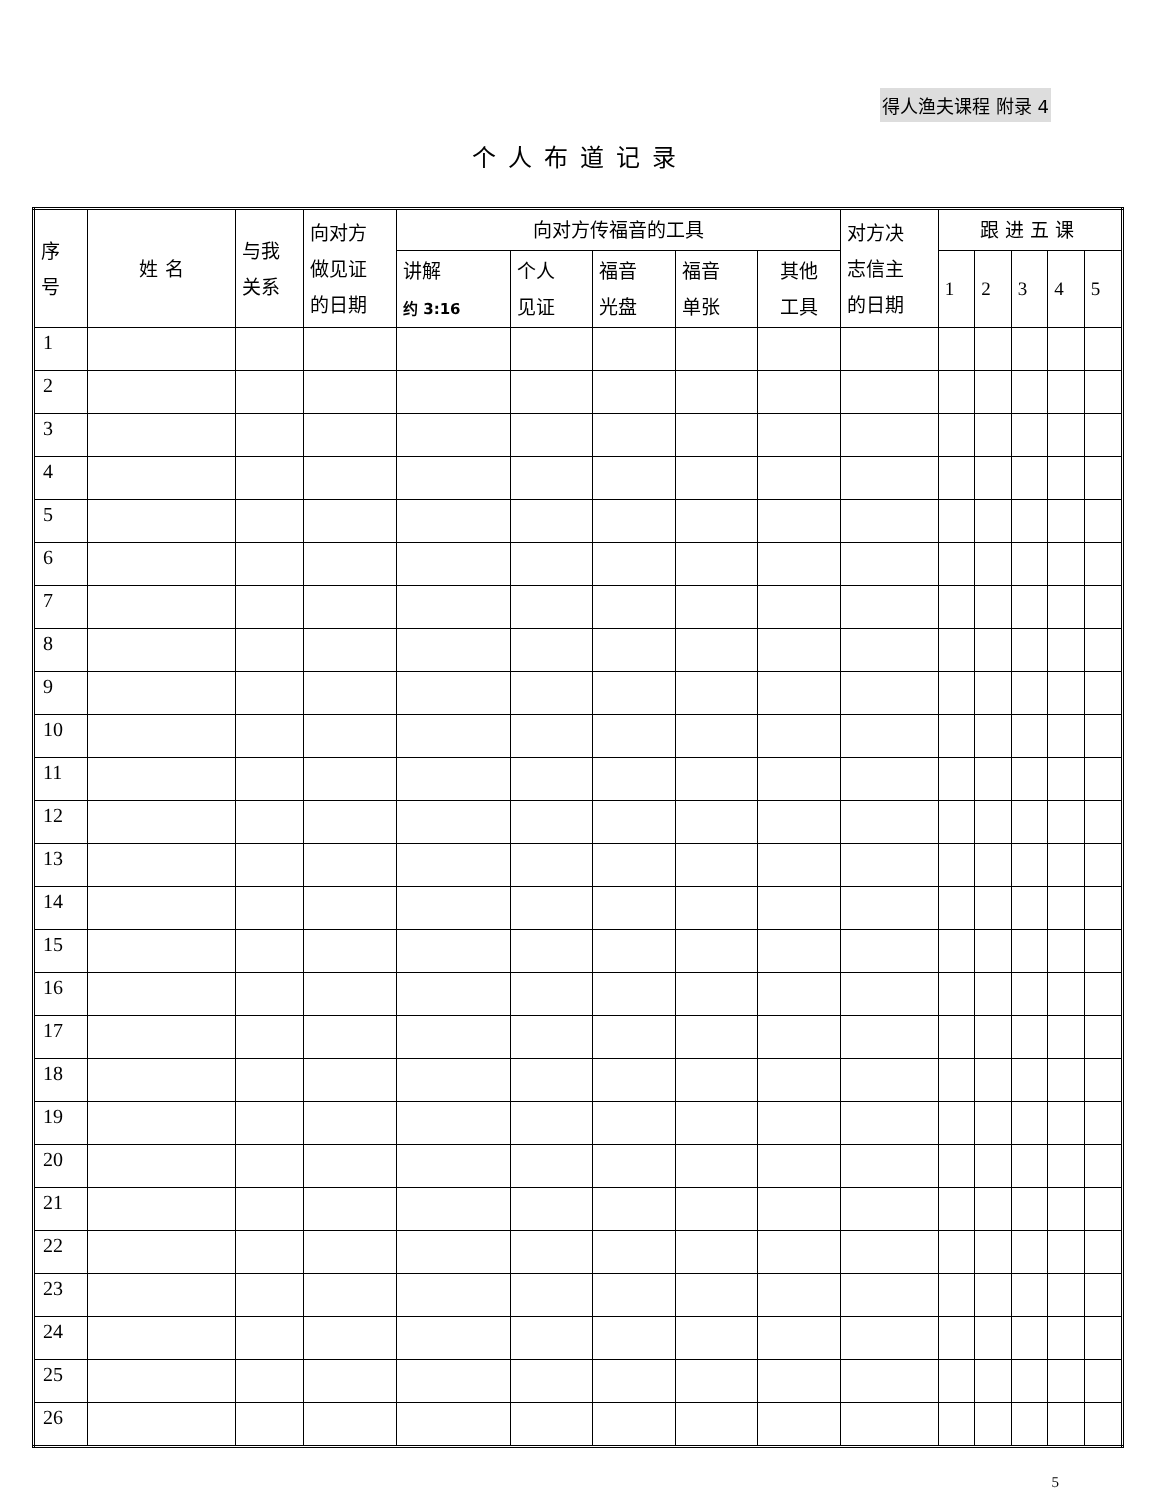得人渔夫课程 附录 4
个人布道记录
| 序 号 | 姓 名 | 与我 关系 | 向对方 做见证 的日期 | 向对方传福音的工具 | | | | | 对方决 志信主 的日期 | 跟进五课 | | | | |
| --- | --- | --- | --- | --- | --- | --- | --- | --- | --- | --- | --- | --- | --- | --- |
| | | | | 讲解 约 3:16 | 个人 见证 | 福音 光盘 | 福音 单张 | 其他 工具 | | 1 | 2 | 3 | 4 | 5 |
| 1 | | | | | | | | | | | | | | |
| 2 | | | | | | | | | | | | | | |
| 3 | | | | | | | | | | | | | | |
| 4 | | | | | | | | | | | | | | |
| 5 | | | | | | | | | | | | | | |
| 6 | | | | | | | | | | | | | | |
| 7 | | | | | | | | | | | | | | |
| 8 | | | | | | | | | | | | | | |
| 9 | | | | | | | | | | | | | | |
| 10 | | | | | | | | | | | | | | |
| 11 | | | | | | | | | | | | | | |
| 12 | | | | | | | | | | | | | | |
| 13 | | | | | | | | | | | | | | |
| 14 | | | | | | | | | | | | | | |
| 15 | | | | | | | | | | | | | | |
| 16 | | | | | | | | | | | | | | |
| 17 | | | | | | | | | | | | | | |
| 18 | | | | | | | | | | | | | | |
| 19 | | | | | | | | | | | | | | |
| 20 | | | | | | | | | | | | | | |
| 21 | | | | | | | | | | | | | | |
| 22 | | | | | | | | | | | | | | |
| 23 | | | | | | | | | | | | | | |
| 24 | | | | | | | | | | | | | | |
| 25 | | | | | | | | | | | | | | |
| 26 | | | | | | | | | | | | | | |
5